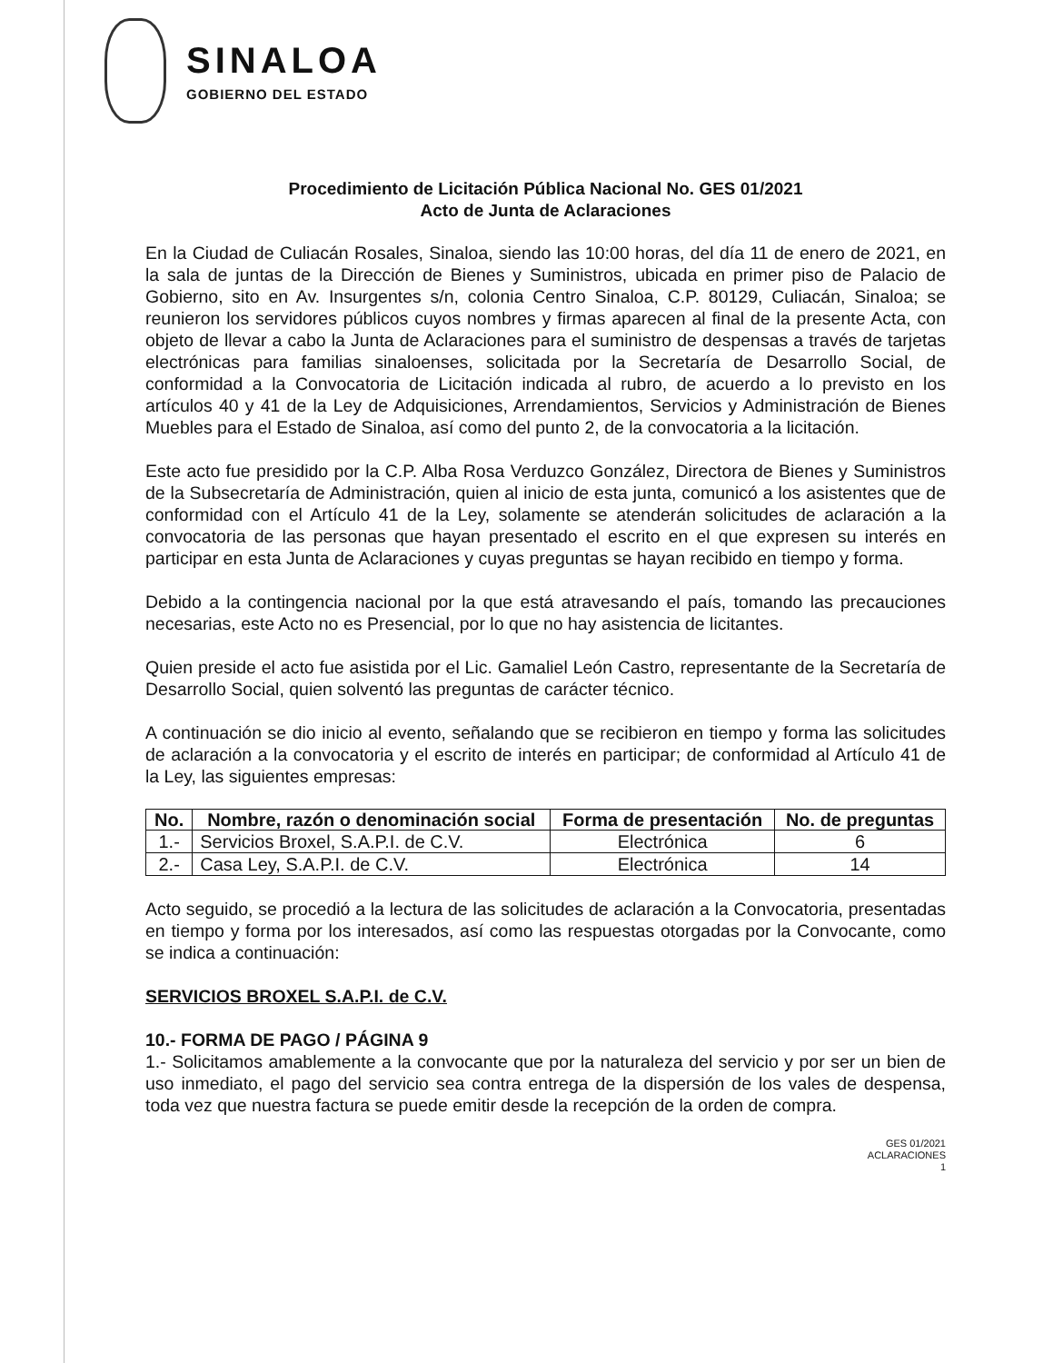SINALOA
GOBIERNO DEL ESTADO
Procedimiento de Licitación Pública Nacional No. GES 01/2021
Acto de Junta de Aclaraciones
En la Ciudad de Culiacán Rosales, Sinaloa, siendo las 10:00 horas, del día 11 de enero de 2021, en la sala de juntas de la Dirección de Bienes y Suministros, ubicada en primer piso de Palacio de Gobierno, sito en Av. Insurgentes s/n, colonia Centro Sinaloa, C.P. 80129, Culiacán, Sinaloa; se reunieron los servidores públicos cuyos nombres y firmas aparecen al final de la presente Acta, con objeto de llevar a cabo la Junta de Aclaraciones para el suministro de despensas a través de tarjetas electrónicas para familias sinaloenses, solicitada por la Secretaría de Desarrollo Social, de conformidad a la Convocatoria de Licitación indicada al rubro, de acuerdo a lo previsto en los artículos 40 y 41 de la Ley de Adquisiciones, Arrendamientos, Servicios y Administración de Bienes Muebles para el Estado de Sinaloa, así como del punto 2, de la convocatoria a la licitación.
Este acto fue presidido por la C.P. Alba Rosa Verduzco González, Directora de Bienes y Suministros de la Subsecretaría de Administración, quien al inicio de esta junta, comunicó a los asistentes que de conformidad con el Artículo 41 de la Ley, solamente se atenderán solicitudes de aclaración a la convocatoria de las personas que hayan presentado el escrito en el que expresen su interés en participar en esta Junta de Aclaraciones y cuyas preguntas se hayan recibido en tiempo y forma.
Debido a la contingencia nacional por la que está atravesando el país, tomando las precauciones necesarias, este Acto no es Presencial, por lo que no hay asistencia de licitantes.
Quien preside el acto fue asistida por el Lic. Gamaliel León Castro, representante de la Secretaría de Desarrollo Social, quien solventó las preguntas de carácter técnico.
A continuación se dio inicio al evento, señalando que se recibieron en tiempo y forma las solicitudes de aclaración a la convocatoria y el escrito de interés en participar; de conformidad al Artículo 41 de la Ley, las siguientes empresas:
| No. | Nombre, razón o denominación social | Forma de presentación | No. de preguntas |
| --- | --- | --- | --- |
| 1.- | Servicios Broxel, S.A.P.I. de C.V. | Electrónica | 6 |
| 2.- | Casa Ley, S.A.P.I. de C.V. | Electrónica | 14 |
Acto seguido, se procedió a la lectura de las solicitudes de aclaración a la Convocatoria, presentadas en tiempo y forma por los interesados, así como las respuestas otorgadas por la Convocante, como se indica a continuación:
SERVICIOS BROXEL S.A.P.I. de C.V.
10.- FORMA DE PAGO / PÁGINA 9
1.- Solicitamos amablemente a la convocante que por la naturaleza del servicio y por ser un bien de uso inmediato, el pago del servicio sea contra entrega de la dispersión de los vales de despensa, toda vez que nuestra factura se puede emitir desde la recepción de la orden de compra.
GES 01/2021
ACLARACIONES
1